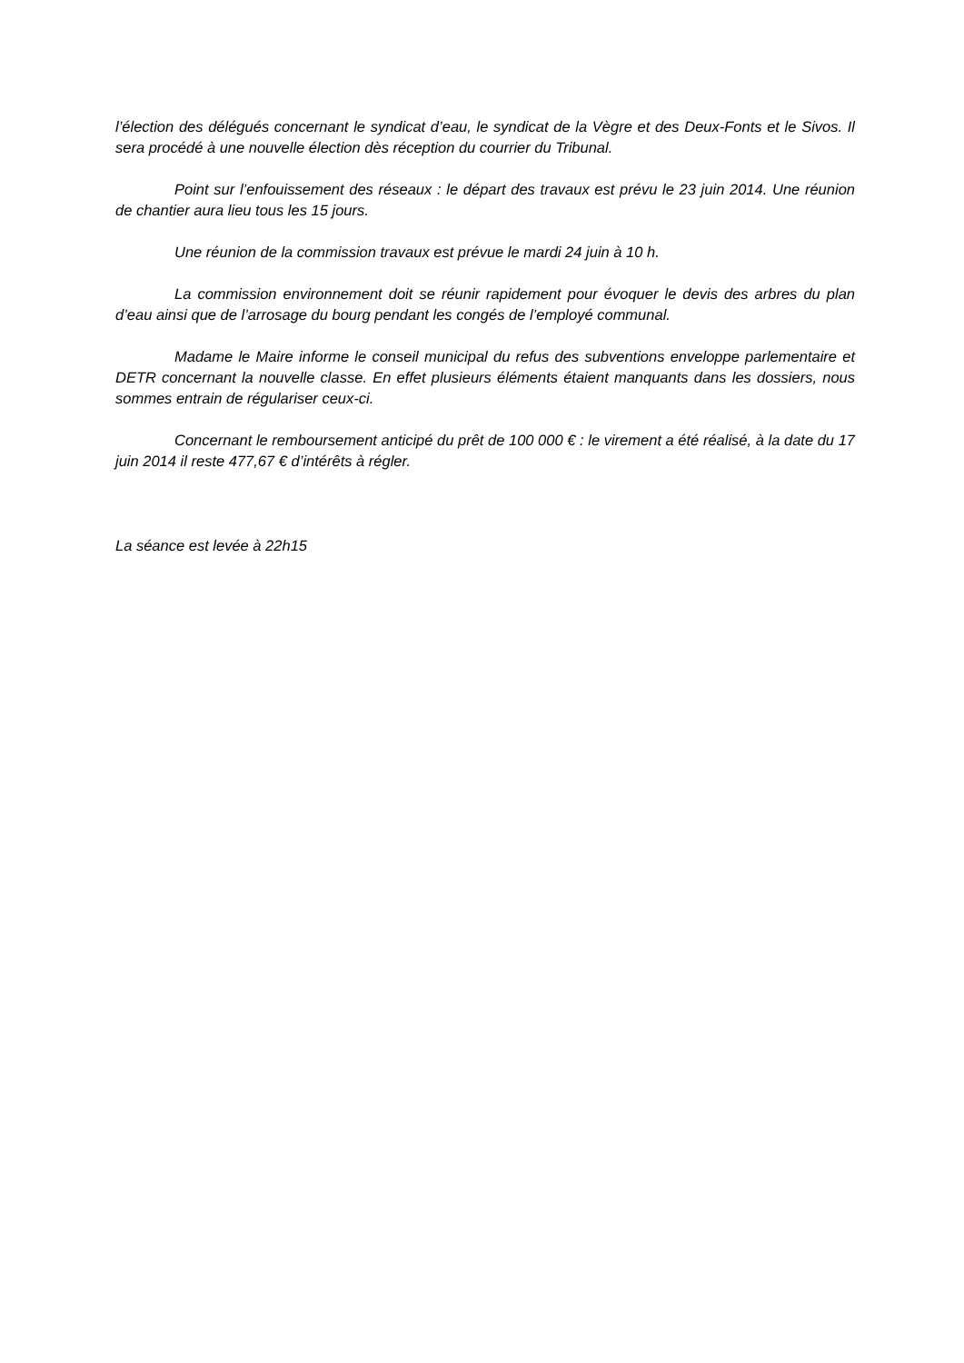l’élection des délégués concernant le syndicat d’eau, le syndicat de la Vègre et des Deux-Fonts et le Sivos. Il sera procédé à une nouvelle élection dès réception du courrier du Tribunal.
Point sur l’enfouissement des réseaux : le départ des travaux est prévu le 23 juin 2014. Une réunion de chantier aura lieu tous les 15 jours.
Une réunion de la commission travaux est prévue le mardi 24 juin à 10 h.
La commission environnement doit se réunir rapidement pour évoquer le devis des arbres du plan d’eau ainsi que de l’arrosage du bourg pendant les congés de l’employé communal.
Madame le Maire informe le conseil municipal du refus des subventions enveloppe parlementaire et DETR concernant la nouvelle classe. En effet plusieurs éléments étaient manquants dans les dossiers, nous sommes entrain de régulariser ceux-ci.
Concernant le remboursement anticipé du prêt de 100 000 € : le virement a été réalisé, à la date du 17 juin 2014 il reste 477,67 € d’intérêts à régler.
La séance est levée à 22h15